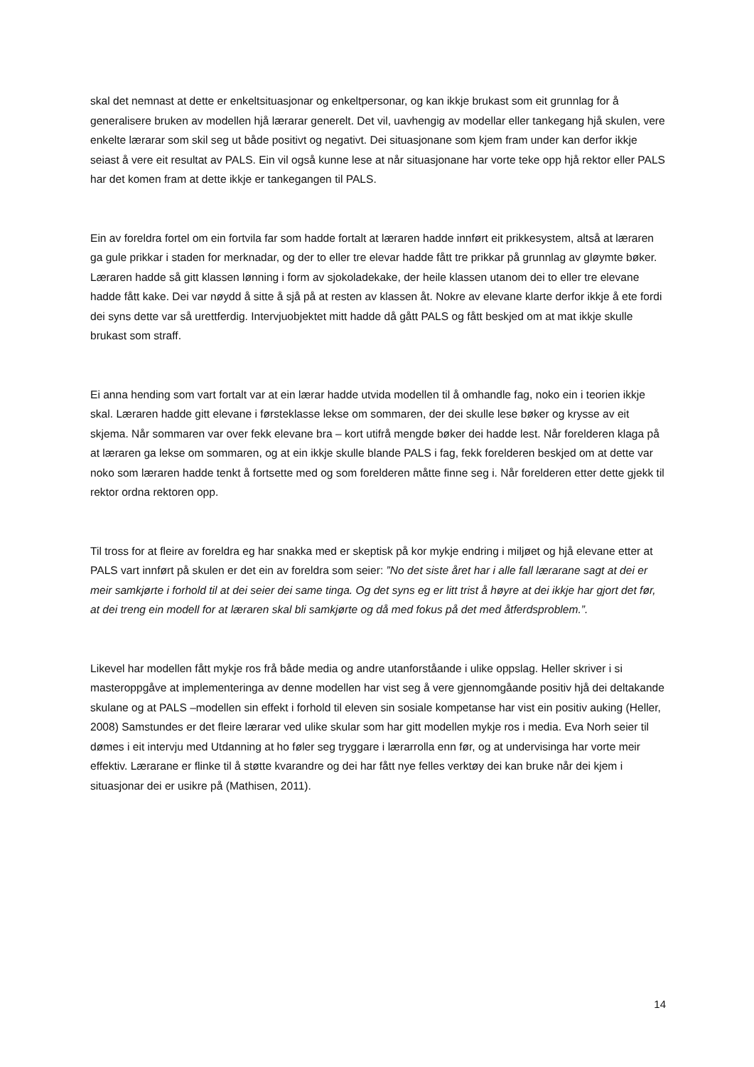skal det nemnast at dette er enkeltsituasjonar og enkeltpersonar, og kan ikkje brukast som eit grunnlag for å generalisere bruken av modellen hjå lærarar generelt. Det vil, uavhengig av modellar eller tankegang hjå skulen, vere enkelte lærarar som skil seg ut både positivt og negativt. Dei situasjonane som kjem fram under kan derfor ikkje seiast å vere eit resultat av PALS. Ein vil også kunne lese at når situasjonane har vorte teke opp hjå rektor eller PALS har det komen fram at dette ikkje er tankegangen til PALS.
Ein av foreldra fortel om ein fortvila far som hadde fortalt at læraren hadde innført eit prikkesystem, altså at læraren ga gule prikkar i staden for merknadar, og der to eller tre elevar hadde fått tre prikkar på grunnlag av gløymte bøker. Læraren hadde så gitt klassen lønning i form av sjokoladekake, der heile klassen utanom dei to eller tre elevane hadde fått kake. Dei var nøydd å sitte å sjå på at resten av klassen åt. Nokre av elevane klarte derfor ikkje å ete fordi dei syns dette var så urettferdig. Intervjuobjektet mitt hadde då gått PALS og fått beskjed om at mat ikkje skulle brukast som straff.
Ei anna hending som vart fortalt var at ein lærar hadde utvida modellen til å omhandle fag, noko ein i teorien ikkje skal. Læraren hadde gitt elevane i førsteklasse lekse om sommaren, der dei skulle lese bøker og krysse av eit skjema. Når sommaren var over fekk elevane bra – kort utifrå mengde bøker dei hadde lest. Når forelderen klaga på at læraren ga lekse om sommaren, og at ein ikkje skulle blande PALS i fag, fekk forelderen beskjed om at dette var noko som læraren hadde tenkt å fortsette med og som forelderen måtte finne seg i. Når forelderen etter dette gjekk til rektor ordna rektoren opp.
Til tross for at fleire av foreldra eg har snakka med er skeptisk på kor mykje endring i miljøet og hjå elevane etter at PALS vart innført på skulen er det ein av foreldra som seier: ”No det siste året har i alle fall lærarane sagt at dei er meir samkjørte i forhold til at dei seier dei same tinga. Og det syns eg er litt trist å høyre at dei ikkje har gjort det før, at dei treng ein modell for at læraren skal bli samkjørte og då med fokus på det med åtferdsproblem.”.
Likevel har modellen fått mykje ros frå både media og andre utanforståande i ulike oppslag. Heller skriver i si masteroppgåve at implementeringa av denne modellen har vist seg å vere gjennomgåande positiv hjå dei deltakande skulane og at PALS –modellen sin effekt i forhold til eleven sin sosiale kompetanse har vist ein positiv auking (Heller, 2008) Samstundes er det fleire lærarar ved ulike skular som har gitt modellen mykje ros i media. Eva Norh seier til dømes i eit intervju med Utdanning at ho føler seg tryggare i lærarrolla enn før, og at undervisinga har vorte meir effektiv. Lærarane er flinke til å støtte kvarandre og dei har fått nye felles verktøy dei kan bruke når dei kjem i situasjonar dei er usikre på (Mathisen, 2011).
14